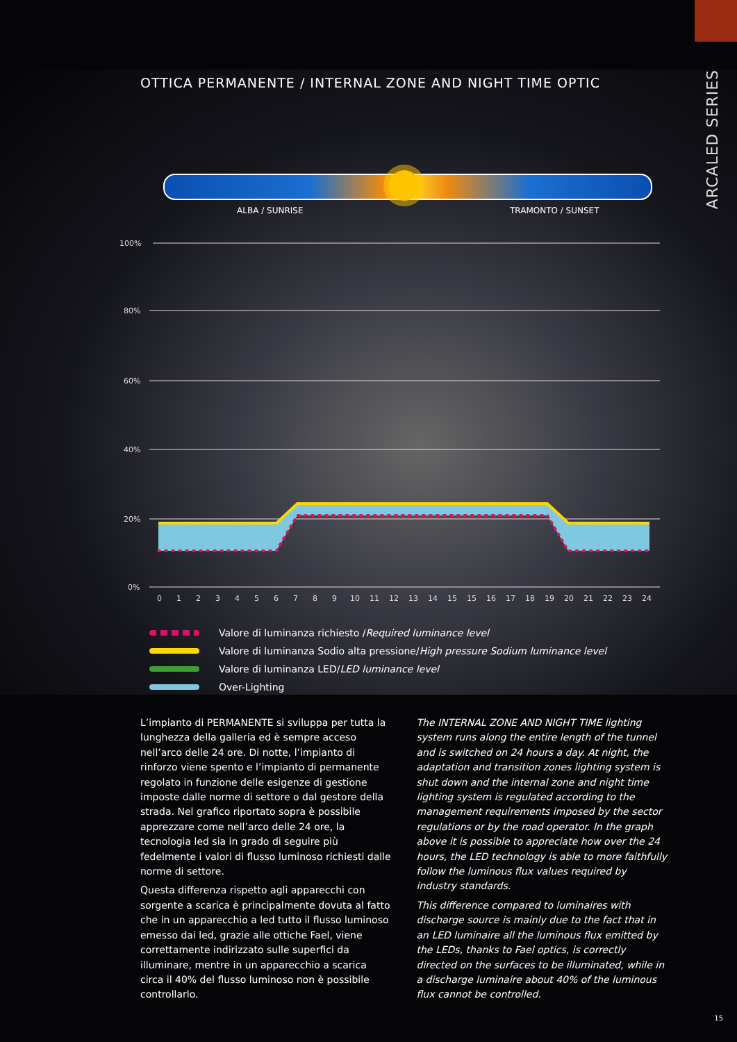ARCALED SERIES
OTTICA PERMANENTE / INTERNAL ZONE AND NIGHT TIME OPTIC
ALBA / SUNRISE TRAMONTO / SUNSET
100%
80%
60%
40%
20%
0%
012345678910111213141515161718192021222324
Valore di luminanza richiesto / Required luminance level
Valore di luminanza Sodio alta pressione/ High pressure Sodium luminance level
Valore di luminanza LED/ LED luminance level
Over-Lighting
L’impianto di PERMANENTE si sviluppa per tutta la lunghezza della galleria ed è sempre acceso nell’arco delle 24 ore. Di notte, l’impianto di rinforzo viene spento e l’impianto di permanente regolato in funzione delle esigenze di gestione imposte dalle norme di settore o dal gestore della strada. Nel grafico riportato sopra è possibile apprezzare come nell’arco delle 24 ore, la tecnologia led sia in grado di seguire più fedelmente i valori di flusso luminoso richiesti dalle norme di settore.
Questa differenza rispetto agli apparecchi con sorgente a scarica è principalmente dovuta al fatto che in un apparecchio a led tutto il flusso luminoso emesso dai led, grazie alle ottiche Fael, viene correttamente indirizzato sulle superfici da illuminare, mentre in un apparecchio a scarica circa il 40% del flusso luminoso non è possibile controllarlo.
The INTERNAL ZONE AND NIGHT TIME lighting system runs along the entire length of the tunnel and is switched on 24 hours a day. At night, the adaptation and transition zones lighting system is shut down and the internal zone and night time lighting system is regulated according to the management requirements imposed by the sector regulations or by the road operator. In the graph above it is possible to appreciate how over the 24 hours, the LED technology is able to more faithfully follow the luminous flux values required by industry standards.
This difference compared to luminaires with discharge source is mainly due to the fact that in an LED luminaire all the luminous flux emitted by the LEDs, thanks to Fael optics, is correctly directed on the surfaces to be illuminated, while in a discharge luminaire about 40% of the luminous flux cannot be controlled.
15